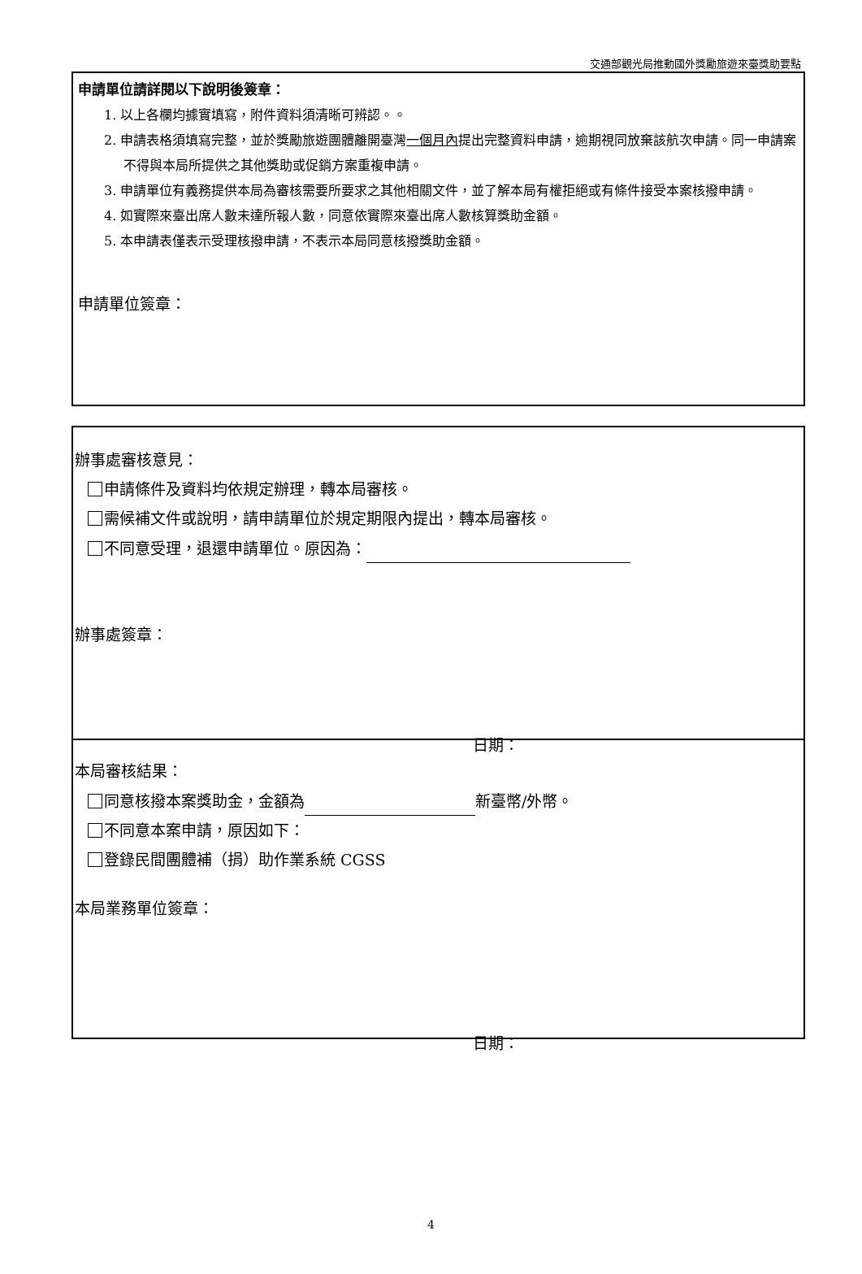交通部觀光局推動國外獎勵旅遊來臺獎助要點
申請單位請詳閱以下說明後簽章：
1. 以上各欄均據實填寫，附件資料須清晰可辨認。。
2. 申請表格須填寫完整，並於獎勵旅遊團體離開臺灣一個月內提出完整資料申請，逾期視同放棄該航次申請。同一申請案不得與本局所提供之其他獎助或促銷方案重複申請。
3. 申請單位有義務提供本局為審核需要所要求之其他相關文件，並了解本局有權拒絕或有條件接受本案核撥申請。
4. 如實際來臺出席人數未達所報人數，同意依實際來臺出席人數核算獎助金額。
5. 本申請表僅表示受理核撥申請，不表示本局同意核撥獎助金額。
申請單位簽章：
辦事處審核意見：
申請條件及資料均依規定辦理，轉本局審核。
需候補文件或說明，請申請單位於規定期限內提出，轉本局審核。
不同意受理，退還申請單位。原因為：
辦事處簽章：
日期：
本局審核結果：
同意核撥本案獎助金，金額為 新臺幣/外幣。
不同意本案申請，原因如下：
登錄民間團體補（捐）助作業系統 CGSS
本局業務單位簽章：
日期：
4